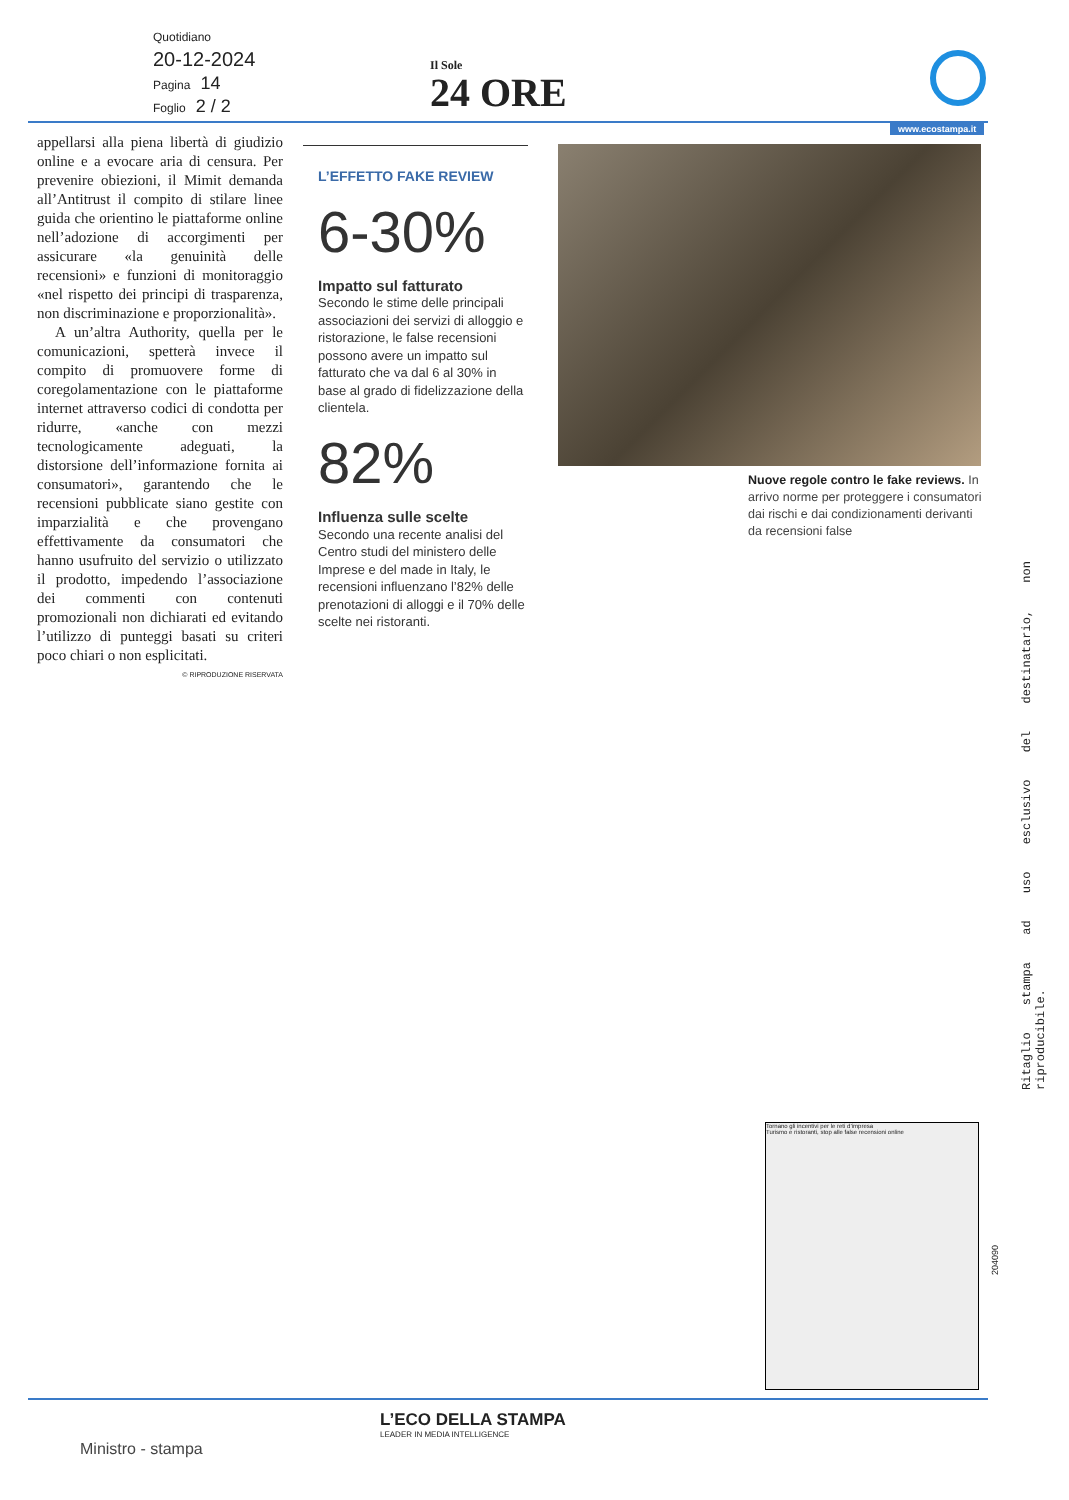Quotidiano
20-12-2024
Pagina 14
Foglio 2 / 2
Il Sole
24 ORE
www.ecostampa.it
appellarsi alla piena libertà di giudizio online e a evocare aria di censura. Per prevenire obiezioni, il Mimit demanda all’Antitrust il compito di stilare linee guida che orientino le piattaforme online nell’adozione di accorgimenti per assicurare «la genuinità delle recensioni» e funzioni di monitoraggio «nel rispetto dei principi di trasparenza, non discriminazione e proporzionalità».
A un’altra Authority, quella per le comunicazioni, spetterà invece il compito di promuovere forme di coregolamentazione con le piattaforme internet attraverso codici di condotta per ridurre, «anche con mezzi tecnologicamente adeguati, la distorsione dell’informazione fornita ai consumatori», garantendo che le recensioni pubblicate siano gestite con imparzialità e che provengano effettivamente da consumatori che hanno usufruito del servizio o utilizzato il prodotto, impedendo l’associazione dei commenti con contenuti promozionali non dichiarati ed evitando l’utilizzo di punteggi basati su criteri poco chiari o non esplicitati.
© RIPRODUZIONE RISERVATA
L’EFFETTO FAKE REVIEW
6-30%
Impatto sul fatturato
Secondo le stime delle principali associazioni dei servizi di alloggio e ristorazione, le false recensioni possono avere un impatto sul fatturato che va dal 6 al 30% in base al grado di fidelizzazione della clientela.
82%
Influenza sulle scelte
Secondo una recente analisi del Centro studi del ministero delle Imprese e del made in Italy, le recensioni influenzano l’82% delle prenotazioni di alloggi e il 70% delle scelte nei ristoranti.
Nuove regole contro le fake reviews. In arrivo norme per proteggere i consumatori dai rischi e dai condizionamenti derivanti da recensioni false
Ritaglio stampa ad uso esclusivo del destinatario, non riproducibile.
Tornano gli incentivi per le reti d’impresa
Turismo e ristoranti, stop alle false recensioni online
204090
L’ECO DELLA STAMPA
LEADER IN MEDIA INTELLIGENCE
Ministro - stampa